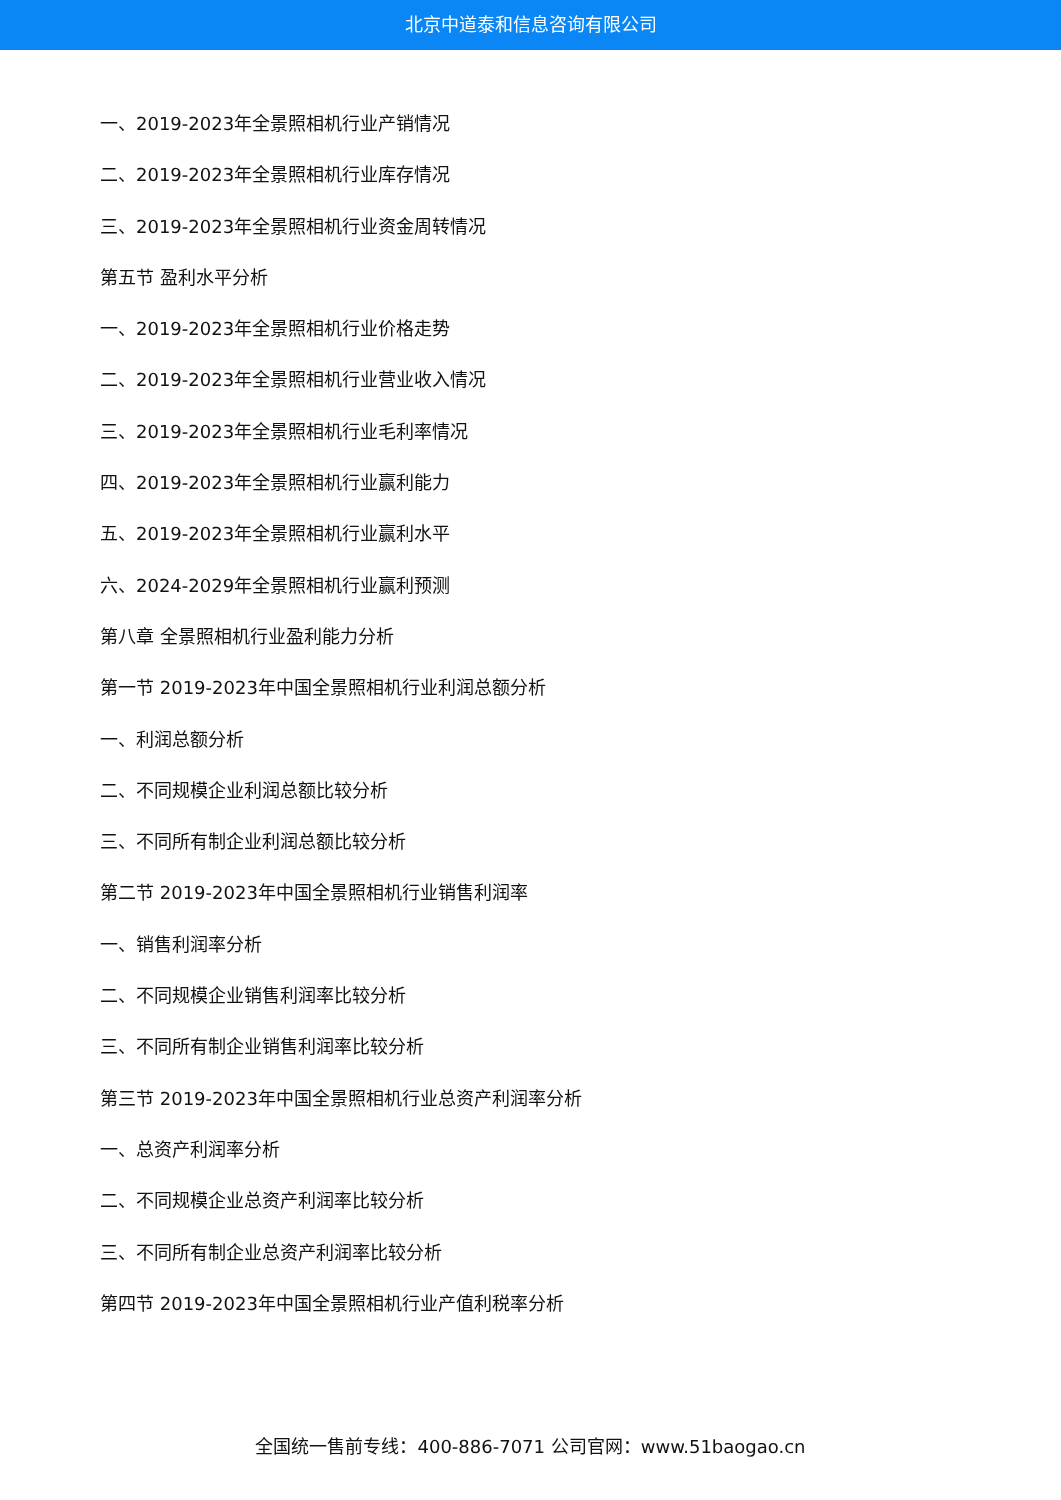北京中道泰和信息咨询有限公司
一、2019-2023年全景照相机行业产销情况
二、2019-2023年全景照相机行业库存情况
三、2019-2023年全景照相机行业资金周转情况
第五节 盈利水平分析
一、2019-2023年全景照相机行业价格走势
二、2019-2023年全景照相机行业营业收入情况
三、2019-2023年全景照相机行业毛利率情况
四、2019-2023年全景照相机行业赢利能力
五、2019-2023年全景照相机行业赢利水平
六、2024-2029年全景照相机行业赢利预测
第八章 全景照相机行业盈利能力分析
第一节 2019-2023年中国全景照相机行业利润总额分析
一、利润总额分析
二、不同规模企业利润总额比较分析
三、不同所有制企业利润总额比较分析
第二节 2019-2023年中国全景照相机行业销售利润率
一、销售利润率分析
二、不同规模企业销售利润率比较分析
三、不同所有制企业销售利润率比较分析
第三节 2019-2023年中国全景照相机行业总资产利润率分析
一、总资产利润率分析
二、不同规模企业总资产利润率比较分析
三、不同所有制企业总资产利润率比较分析
第四节 2019-2023年中国全景照相机行业产值利税率分析
全国统一售前专线：400-886-7071 公司官网：www.51baogao.cn